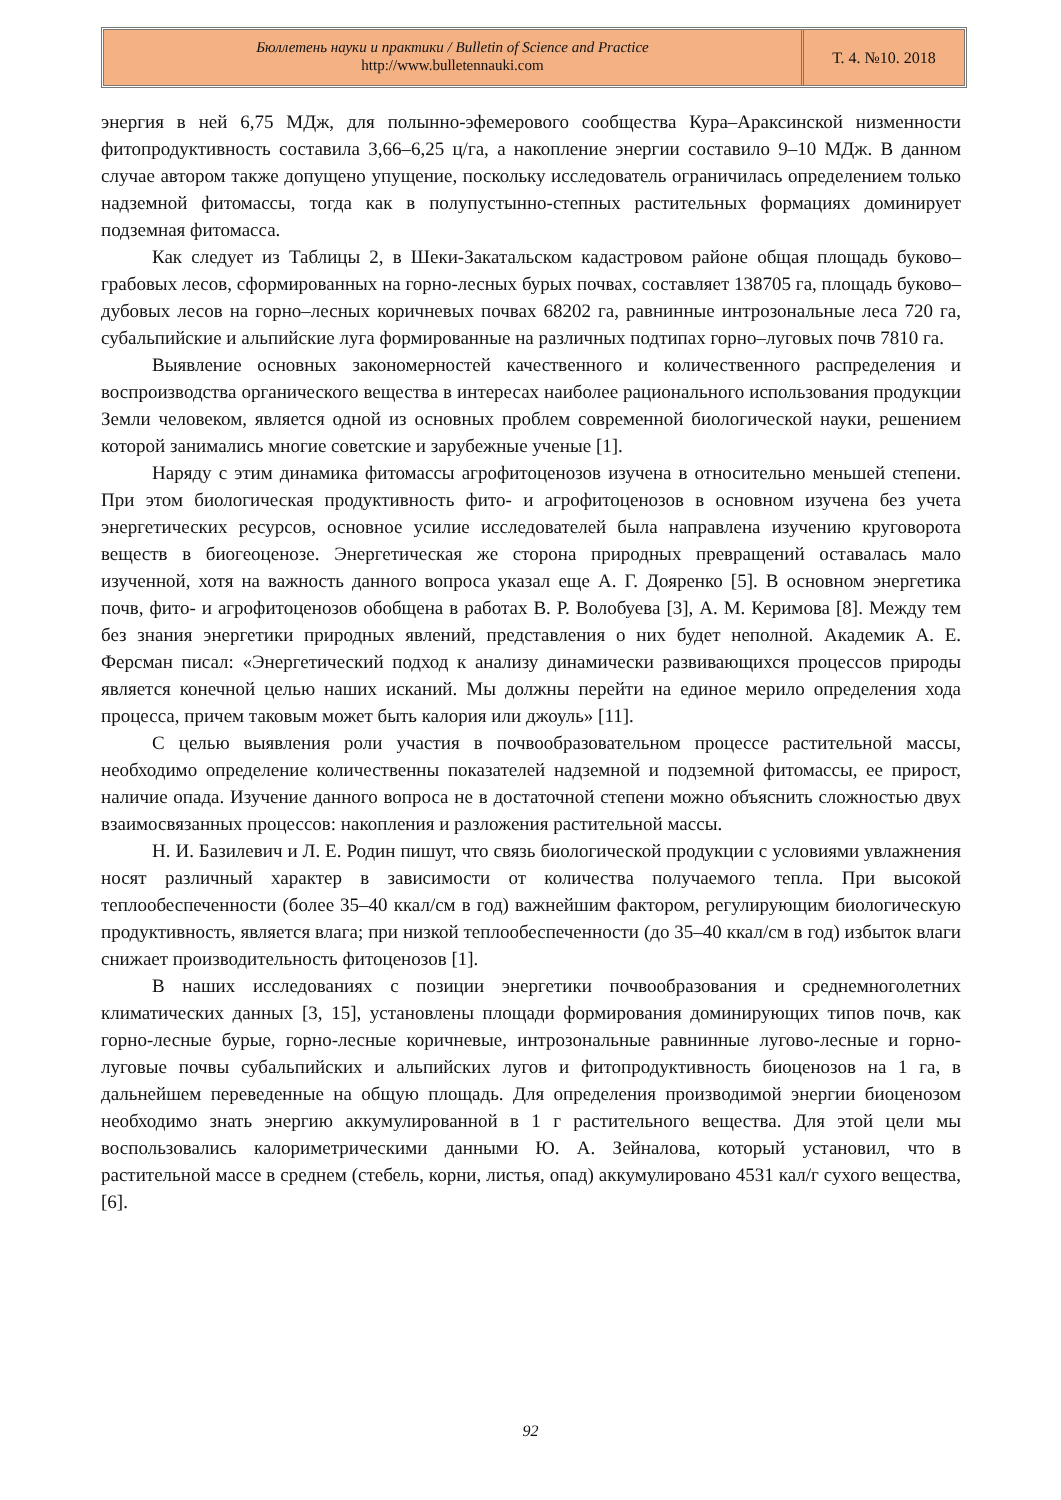Бюллетень науки и практики / Bulletin of Science and Practice
http://www.bulletennauki.com
Т. 4. №10. 2018
энергия в ней 6,75 МДж, для полынно-эфемерового сообщества Кура–Араксинской низменности фитопродуктивность составила 3,66–6,25 ц/га, а накопление энергии составило 9–10 МДж. В данном случае автором также допущено упущение, поскольку исследователь ограничилась определением только надземной фитомассы, тогда как в полупустынно-степных растительных формациях доминирует подземная фитомасса.
Как следует из Таблицы 2, в Шеки-Закатальском кадастровом районе общая площадь буково–грабовых лесов, сформированных на горно-лесных бурых почвах, составляет 138705 га, площадь буково–дубовых лесов на горно–лесных коричневых почвах 68202 га, равнинные интрозональные леса 720 га, субальпийские и альпийские луга формированные на различных подтипах горно–луговых почв 7810 га.
Выявление основных закономерностей качественного и количественного распределения и воспроизводства органического вещества в интересах наиболее рационального использования продукции Земли человеком, является одной из основных проблем современной биологической науки, решением которой занимались многие советские и зарубежные ученые [1].
Наряду с этим динамика фитомассы агрофитоценозов изучена в относительно меньшей степени. При этом биологическая продуктивность фито- и агрофитоценозов в основном изучена без учета энергетических ресурсов, основное усилие исследователей была направлена изучению круговорота веществ в биогеоценозе. Энергетическая же сторона природных превращений оставалась мало изученной, хотя на важность данного вопроса указал еще А. Г. Дояренко [5]. В основном энергетика почв, фито- и агрофитоценозов обобщена в работах В. Р. Волобуева [3], А. М. Керимова [8]. Между тем без знания энергетики природных явлений, представления о них будет неполной. Академик А. Е. Ферсман писал: «Энергетический подход к анализу динамически развивающихся процессов природы является конечной целью наших исканий. Мы должны перейти на единое мерило определения хода процесса, причем таковым может быть калория или джоуль» [11].
С целью выявления роли участия в почвообразовательном процессе растительной массы, необходимо определение количественны показателей надземной и подземной фитомассы, ее прирост, наличие опада. Изучение данного вопроса не в достаточной степени можно объяснить сложностью двух взаимосвязанных процессов: накопления и разложения растительной массы.
Н. И. Базилевич и Л. Е. Родин пишут, что связь биологической продукции с условиями увлажнения носят различный характер в зависимости от количества получаемого тепла. При высокой теплообеспеченности (более 35–40 ккал/см в год) важнейшим фактором, регулирующим биологическую продуктивность, является влага; при низкой теплообеспеченности (до 35–40 ккал/см в год) избыток влаги снижает производительность фитоценозов [1].
В наших исследованиях с позиции энергетики почвообразования и среднемноголетних климатических данных [3, 15], установлены площади формирования доминирующих типов почв, как горно-лесные бурые, горно-лесные коричневые, интрозональные равнинные лугово-лесные и горно-луговые почвы субальпийских и альпийских лугов и фитопродуктивность биоценозов на 1 га, в дальнейшем переведенные на общую площадь. Для определения производимой энергии биоценозом необходимо знать энергию аккумулированной в 1 г растительного вещества. Для этой цели мы воспользовались калориметрическими данными Ю. А. Зейналова, который установил, что в растительной массе в среднем (стебель, корни, листья, опад) аккумулировано 4531 кал/г сухого вещества, [6].
92